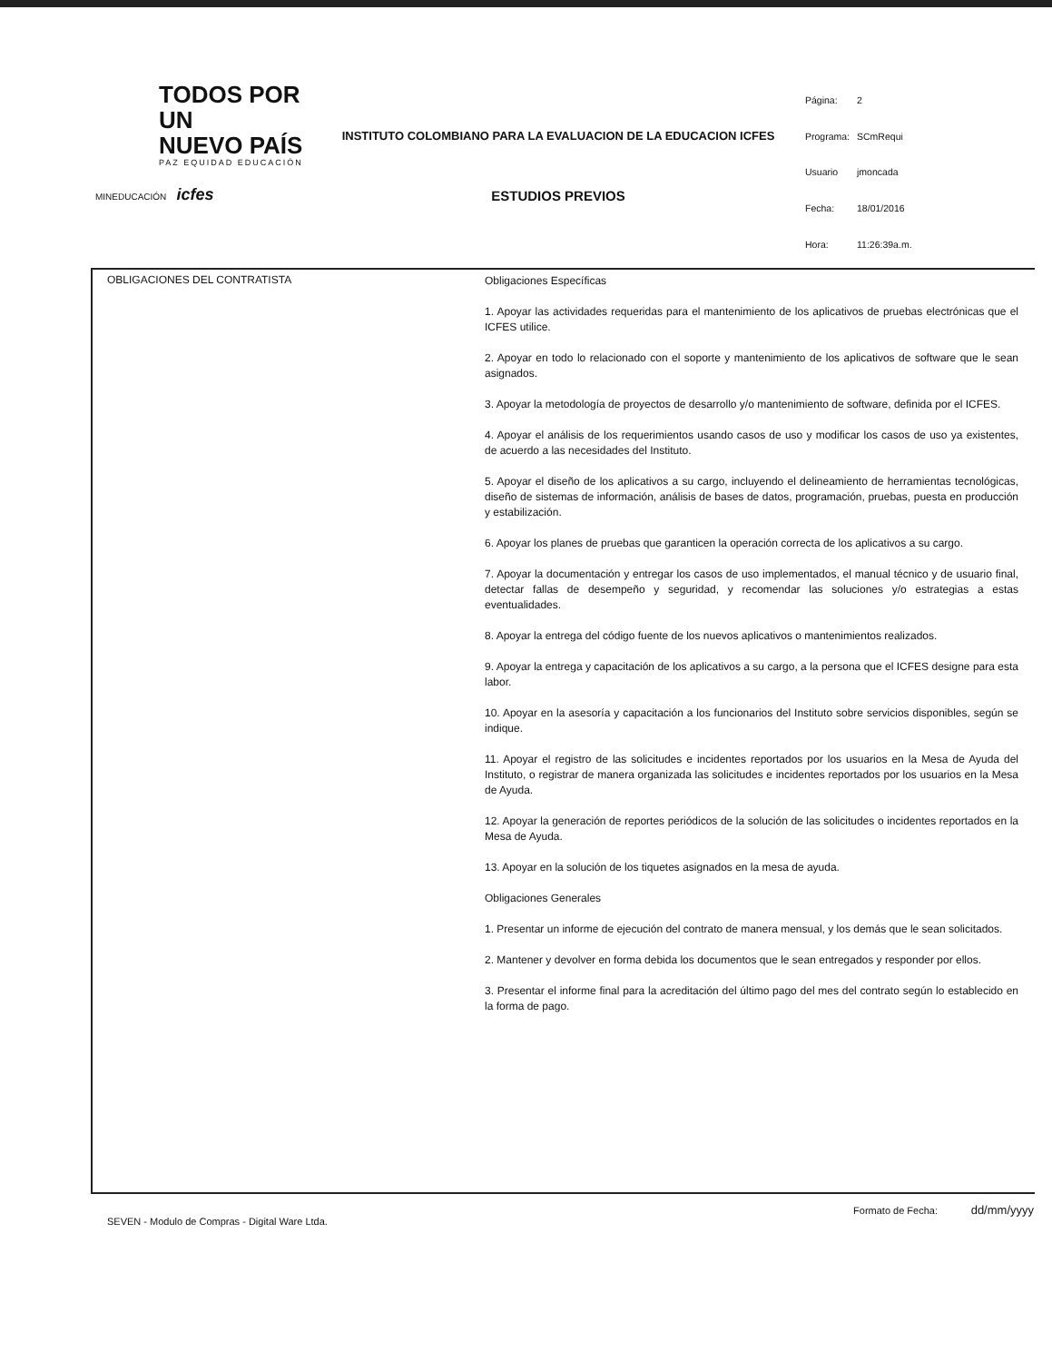TODOS POR UN
NUEVO PAÍS
PAZ EQUIDAD EDUCACIÓN
MINEDUCACIÓN icfes
INSTITUTO COLOMBIANO PARA LA EVALUACION DE LA EDUCACION ICFES
ESTUDIOS PREVIOS
| Página: | 2 |
| Programa: | SCmRequi |
| Usuario | jmoncada |
| Fecha: | 18/01/2016 |
| Hora: | 11:26:39a.m. |
| OBLIGACIONES DEL CONTRATISTA | Obligaciones Específicas 1. Apoyar las actividades requeridas para el mantenimiento de los aplicativos de pruebas electrónicas que el ICFES utilice. 2. Apoyar en todo lo relacionado con el soporte y mantenimiento de los aplicativos de software que le sean asignados. 3. Apoyar la metodología de proyectos de desarrollo y/o mantenimiento de software, definida por el ICFES. 4. Apoyar el análisis de los requerimientos usando casos de uso y modificar los casos de uso ya existentes, de acuerdo a las necesidades del Instituto. 5. Apoyar el diseño de los aplicativos a su cargo, incluyendo el delineamiento de herramientas tecnológicas, diseño de sistemas de información, análisis de bases de datos, programación, pruebas, puesta en producción y estabilización. 6. Apoyar los planes de pruebas que garanticen la operación correcta de los aplicativos a su cargo. 7. Apoyar la documentación y entregar los casos de uso implementados, el manual técnico y de usuario final, detectar fallas de desempeño y seguridad, y recomendar las soluciones y/o estrategias a estas eventualidades. 8. Apoyar la entrega del código fuente de los nuevos aplicativos o mantenimientos realizados. 9. Apoyar la entrega y capacitación de los aplicativos a su cargo, a la persona que el ICFES designe para esta labor. 10. Apoyar en la asesoría y capacitación a los funcionarios del Instituto sobre servicios disponibles, según se indique. 11. Apoyar el registro de las solicitudes e incidentes reportados por los usuarios en la Mesa de Ayuda del Instituto, o registrar de manera organizada las solicitudes e incidentes reportados por los usuarios en la Mesa de Ayuda. 12. Apoyar la generación de reportes periódicos de la solución de las solicitudes o incidentes reportados en la Mesa de Ayuda. 13. Apoyar en la solución de los tiquetes asignados en la mesa de ayuda. Obligaciones Generales 1. Presentar un informe de ejecución del contrato de manera mensual, y los demás que le sean solicitados. 2. Mantener y devolver en forma debida los documentos que le sean entregados y responder por ellos. 3. Presentar el informe final para la acreditación del último pago del mes del contrato según lo establecido en la forma de pago. |
SEVEN - Modulo de Compras - Digital Ware Ltda. Formato de Fecha: dd/mm/yyyy